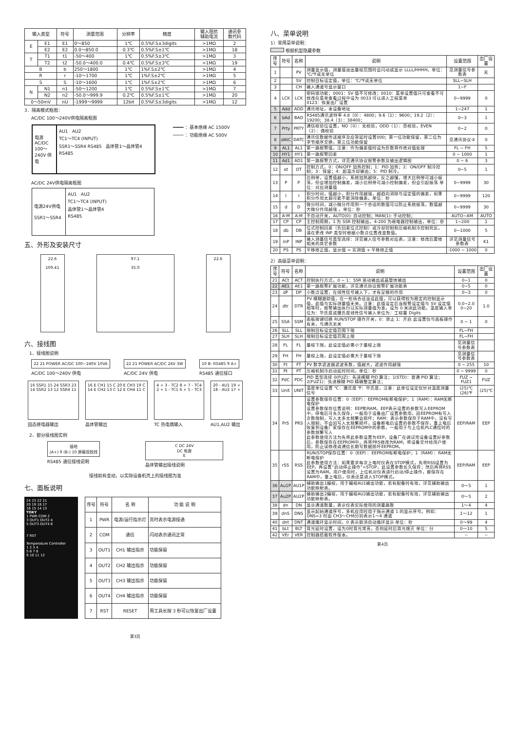| 输入类型 | | 符号 | 测量范围 | 分辨率 | 精度 | 输入阻抗 辅助电流 | 通讯参 数代码 |
| --- | --- | --- | --- | --- | --- | --- | --- |
| E | E1 | E1 | 0～850 | 1℃ | 0.5%F.S±3digits | >1MΩ | 2 |
| | E2 | E2 | 0.0～850.0 | 0.3℃ | 0.5%F.S±1℃ | >1MΩ | 18 |
| T | T1 | t1 | -50～400 | 1℃ | 0.5%F.S±3℃ | >1MΩ | 3 |
| | T2 | t2 | -50.0～400.0 | 0.4℃ | 0.5%F.S±3℃ | >1MΩ | 19 |
| B | | b | 250～1800 | 1℃ | 1%F.S±2℃ | >1MΩ | 4 |
| R | | r | -10～1700 | 1℃ | 1%F.S±2℃ | >1MΩ | 5 |
| S | | S | -10～1600 | 1℃ | 1%F.S±2℃ | >1MΩ | 6 |
| N | N1 | n1 | -50～1200 | 1℃ | 0.5%F.S±1℃ | >1MΩ | 7 |
| | N2 | n2 | -50.0～999.9 | 0.2℃ | 0.5%F.S±1℃ | >1MΩ | 20 |
| 0～50mV | | nU | -1999～9999 | 12bit | 0.5%F.S±3digits | >1MΩ | 12 |
3．隔离模式框图：
AC/DC 100～240V供电隔离框图
电源 AC/DC 100～240V 供电
AU1 AU2
TC1～TC4 (INPUT)
SSR1～SSR4 RS485 晶体管1～晶体管4
RS485
━━━━ ：基本绝缘 AC 1500V
──── ：功能绝缘 AC 500V
AC/DC 24V供电隔离框图
电源24V供电
SSR1～SSR4
AU1 AU2
TC1～TC4 (INPUT)
晶体管1～晶体管4
RS485
五、外形及安装尺寸
22.6
109.41
97.1
35.0
22.6
六、接线图
1、接线图说明
22 21 POWER AC/DC 100~240V 10VA
AC/DC 100～240V 供电
22 21 POWER AC/DC 24V 3W
AC/DC 24V 供电
10 B- RS485 9 A+
RS485 通信接口
16 SSR1 15 24 SSR3 23
14 SSR2 13 12 SSR4 11
固态继电器输出
16 E CH1 15 C 20 E CH3 19 C
14 E CH2 13 C 12 E CH4 11 C
晶体管输出
4 + 3 - TC2 8 + 7 - TC4
2 + 1 - TC1 6 + 5 - TC3
TC 热电偶输入
20 - AU1 19 +
18 - AU2 17 +
AU1,AU2 输出
2、部分接线图实例
接地
(A+) 9 (B-) 10 屏蔽双绞线
RS485 通信接线说明
C DC 24V
DC 电源
E
晶体管输出接线说明
接线如有变动，以实际设备机壳上的接线图为准
七、面板说明
24 23 22 21
20 19 18 17
16 15 14 13
TOKY
1 PWR COM 2
3 OUT1 OUT2 4
5 OUT3 OUT4 6
7 RST
Temperature Controller
1 2 3 4
5 6 7 8
9 10 11 12
| 序号 | 符号 | 名 称 | 功 能 说 明 |
| --- | --- | --- | --- |
| 1 | PWR | 电源/运行指示灯 | 亮时表示电源接通 |
| 2 | COM | 通信 | 闪动表示通讯正常 |
| 3 | OUT1 | CH1 输出指示 | 功能保留 |
| 4 | OUT2 | CH2 输出指示 | 功能保留 |
| 5 | OUT3 | CH3 输出指示 | 功能保留 |
| 6 | OUT4 | CH4 输出指示 | 功能保留 |
| 7 | RST | RESET | 用工具长按 3 秒可以恢复出厂设置 |
第3页
八、菜单说明
1）常用菜单说明：
根据机型隐藏参数
| 序号 | 符号 | 名称 | 说明 | 设置范围 | 出厂设置 |
| --- | --- | --- | --- | --- | --- |
| 1 | | PV | 测量显示值，测量值溢出量程范围时会闪动或显示 LLLL/HHHH，单位：℃/℉或无单位 | 见测量信号参数表 | 无 |
| 2 | | SV | 控制目标设定值，单位：℃/℉或无单位 | SLL~SLH | |
| 3 | | CH | 输入通道号显示窗口 | 1~F | |
| 4 | LCK | LCK | 密码锁功能；0001：SV 值不可修改；0010：菜单设置值只可查看不可修改在菜单查看过程中设为 0033 可以进入工程菜单 0123：恢复出厂设置 | 0~9999 | 0 |
| 5 | Add | ADD | 通讯地址，本设备地址 | 1~247 | 1 |
| 6 | bAd | BAD | RS485通讯波特率 4.8（0）：4800；9.6（1）：9600；19.2（2）：19200；38.4（3）：38400； | 0~3 | 1 |
| 7 | Prty | PRTY | 通信校验位设置，NO（0）：无校验，ODD（1）：奇校验，EVEN（2）：偶校验 | 0~2 | 0 |
| 8 | dAtC | DATC | 通讯信数据传送顺序及应答延时设置000；第一位功能保留，第二位为字节顺序交换，第三位功能保留 | 见通讯协议③ | 0 |
| 9 | AL1 | AL1 | 第一路报警值，注意：作为偏差值时设为负数将作绝对值处理 | FL ~ FH | 5 |
| 10 | HY1 | HY1 | 第一路报警回差 | 0 ~ 1000 | 1 |
| 11 | Ad1 | AD1 | 第一路报警方式，详见通讯协议报警参数及输出逻辑图 | 0 ~ 6 | 3 |
| 12 | ot | OT | 控制方式，0：ON/OFF 加热控制；1：PID 加热；2：ON/OFF 制冷控制；3：保留；4：超温冷却输出；5：PID 制冷。 | 0~5 | 1 |
| 13 | P | P | 比例带，设置值越小，系统加热越快，反之越慢，增大比例带可减小振荡，但会增加控制偏差，减小比例带可减小控制偏差，但会引起振荡 单位：对应测量值 | 0~9999 | 30 |
| 14 | I | I | 积分时间，值越小，积分作用越强，越趋向消除与设定值的偏差，如果积分作用太弱可能不能消除偏差。单位：秒 | 0~9999 | 120 |
| 15 | d | D | 微分时间，减小微分作用到一个合适的数值可以防止系统振荡，数值越大微分作用越强 。单位：秒 | 0~9999 | 30 |
| 16 | A-M | A-M | 手自动开关，AUTO(0): 自动控制；MAN(1): 手动控制； | AUTO~AM | AUTO |
| 17 | CP | CP | 主控制周期，1 为 SSR 控制输出，4-200 为继电器控制输出，单位：秒 | 1~200 | 1 |
| 18 | db | DB | 位式控制回差（负回差位式控制）或冷却控制和压缩机制冷控制死区。请在更改 INP 类型时根据小数点位置改变数值。 | 0~1000 | 5 |
| 19 | inP | INP | 输入测量信号类型选择：详见输入信号参数对应表，注意：修改后要修相关的其它参数 | 详见测量信号参数表 | K1 |
| 20 | PS | PS | 平移修正值，显示值 = 实测值 + 平移修正值 | -1000 ~ 1000 | 0 |
2）高级菜单说明：
| 序号 | 符号 | 名称 | 说明 | 设置范围 | 出厂设置 |
| --- | --- | --- | --- | --- | --- |
| 21 | ACt | ACT | 控制执行方式，0 ~ 1：SSR 驱动输出或晶管体输出 | 0~1 | 0 |
| 22 | AE1 | AE1 | 第一路报警扩展功能，详见通讯协议报警扩展功能表 | 0~5 | 0 |
| 23 | dP | DP | 小数点设置，在线性信号输入下，才有足够的作用 | 0~3 | 0 |
| 24 | dtr | DTR | PV 模糊跟踪值，在一些场合适当设此值，可以获得较为稳定的控制显示值，此值与实际测量值无关。注意：此值设定后当报警设定值与 SV 设定值相等时，报警输出执行以实际测量值为准。设为 0 关闭此功能。温度输入单位为：华氏度或摄氏度线性信号输入单位为：工程量 Digits | 0.0~2.0 0~20 | 1.0 |
| 25 | SSA | SSM | 面板按键切换 RUN/STOP 操作开关，0：禁止 1：开启 此设置仅与面板操作有关，与通讯无关 | 0 ~ 1 | 0 |
| 26 | SLL | SLL | 限制目标设定值范围下限 | FL~FH | |
| 27 | SLH | SLH | 限制目标设定值范围上限 | FL~FH | |
| 28 | FL | FL | 量程下限，此设定值必需小于量程上限 | 见测量信号参数表 | |
| 29 | FH | FH | 量程上限，此设定值必需大于量程下限 | 见测量信号参数表 | |
| 30 | Ft | FT | PV 数字滤波器滤波系数，值越大，滤波作用越强 | 0 ~ 255 | 10 |
| 31 | Pt | PT | 压缩机制冷启动延时时间，单位：秒 | 0 ~ 9999 | 0 |
| 32 | PdC | PDC | PID 类型选择 0(FUZ)：先进模糊 PID 算法；1(STD)：普通 PID 算法；2(FUZ1)：先进模糊 PID 精确整定算法； | FUZ ~ FUZ1 | FUZ |
| 33 | Unit | UNIT | 温度单位设置 ℃：摄氏度 ℉：华氏度，注意：此单位设定仅针对温度测量信号 | (25)℃ (26)℉ | (25)℃ |
| 34 | PrS | PRS | 设置参数保存位置：0（EEP）：EEPROM有断电保护；1（RAM）：RAM无断电保护 设置参数保存位置说明：EEP和RAM。EEP表示设置的参数写入EEPROM中，停电后可永久保存，一般用于设备出厂设置参数用，因EEPROM有写入次数限制，写入太多太频繁会损坏；RAM：表示参数保存于RAM中，没有写入限制，不会因写入太频繁损坏，设备断电后设置的参数不保存，重上电后恢复到设备厂家保存在EEPROM中的参数，一般用于与上位机PLC通信时的参数频繁写入 此参数使用方法为先将此参数设置为EEP，设备厂在调试完设备设置好参数后，参数保存在EEPROM中，再将PRS修改为RAM，将设备交付给用户使用，防止误修改或通信长期写数据损坏EEPROM。 | EEP/RAM | EEP |
| 35 | rSS | RSS | RUN/STOP保存位置：0（EEP）：EEPROM有断电保护；1（RAM）：RAM无断电保护 此参数使用方法：如果要求每次上电时仪表在STOP模式，先将RSS设置为EEP，再设置“启动停止操作”=STOP，此设置参数长久保存；然后再将RSS设置为RAM。用户使用时，上位机对仪表进行启动/停止操作，都保存在RAM中，重上电后，仪表还是进入STOP模式。 | EEP/RAM | EEP |
| 36 | Au1P | AU1P | 辅助输出1编程，用于编程AU1输出功能，若有配备时有效，详见辅助输出功能映射表。 | 0～5 | 1 |
| 37 | Au2P | AU2P | 输助输出2编程，用于编程AU2输出功能，若有配备时有效，详见辅助输出功能映射表。 | 0～5 | 2 |
| 38 | dn | DN | 显示通道数量，表示仪表实际使用的测量路数 | 1～4 | 4 |
| 39 | dnS | DNS | 显示起始通道序号，多机应用时用于指示通道 1 的显示序号。例如：DNS=3 时由 CH3～CH6分别表示1～4 通道 | 1～12 | 1 |
| 40 | dnt | DNT | 通道循环显示时间，0 表示取消自动循环显示 单位：秒 | 0～99 | 4 |
| 41 | bLt | BLT | 背光延时设置，设为0时背光常亮，否则延时后背光熄灭 单位：分 | 0～10 | 5 |
| 42 | VEr | VER | 控制器搭载软件版本。 | -- | -- |
第4页